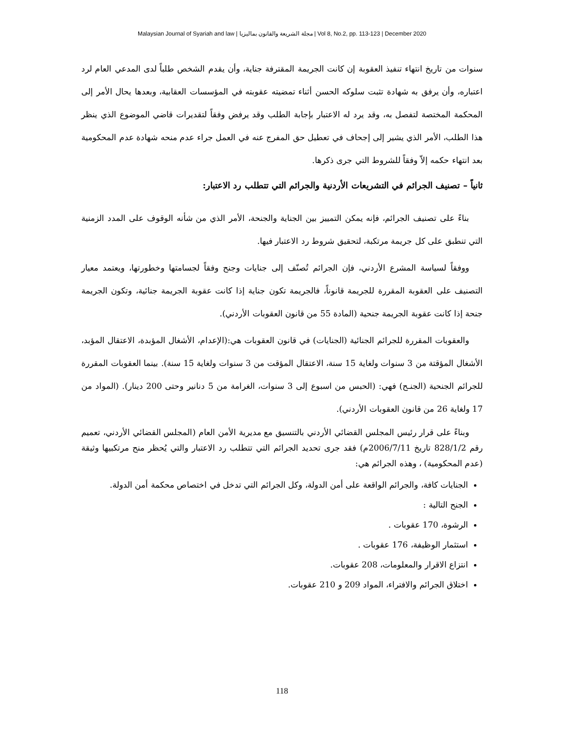Malaysian Journal of Syariah and law | مجلة الشريعة والقانون بماليزيا | Vol 8, No.2, pp. 113-123 | December 2020
سنوات من تاريخ انتهاء تنفيذ العقوبة إن كانت الجريمة المقترفة جناية، وأن يقدم الشخص طلباً لدى المدعي العام لرد اعتباره، وأن يرفق به شهادة تثبت سلوكه الحسن أثناء تمضيته عقوبته في المؤسسات العقابية، وبعدها يحال الأمر إلى المحكمة المختصة لتفصل به، وقد يرد له الاعتبار بإجابة الطلب وقد يرفض وفقاً لتقديرات قاضي الموضوع الذي ينظر هذا الطلب، الأمر الذي يشير إلى إجحاف في تعطيل حق المفرج عنه في العمل جراء عدم منحه شهادة عدم المحكومية بعد انتهاء حكمه إلاّ وفقاً للشروط التي جرى ذكرها.
ثانياً – تصنيف الجرائم في التشريعات الأردنية والجرائم التي تتطلب رد الاعتبار:
بناءً على تصنيف الجرائم، فإنه يمكن التمييز بين الجناية والجنحة، الأمر الذي من شأنه الوقوف على المدد الزمنية التي تنطبق على كل جريمة مرتكبة، لتحقيق شروط رد الاعتبار فيها.
ووفقاً لسياسة المشرع الأردني، فإن الجرائم تُصنّف إلى جنايات وجنح وفقاً لجسامتها وخطورتها، ويعتمد معيار التصنيف على العقوبة المقررة للجريمة قانوناً، فالجريمة تكون جناية إذا كانت عقوبة الجريمة جنائية، وتكون الجريمة جنحة إذا كانت عقوبة الجريمة جنحية (المادة 55 من قانون العقوبات الأردني).
والعقوبات المقررة للجرائم الجنائية (الجنايات) في قانون العقوبات هي:(الإعدام، الأشغال المؤبدة، الاعتقال المؤبد، الأشغال المؤقتة من 3 سنوات ولغاية 15 سنة، الاعتقال المؤقت من 3 سنوات ولغاية 15 سنة). بينما العقوبات المقررة للجرائم الجنحية (الجنـح) فهي: (الحبس من اسبوع إلى 3 سنوات، الغرامة من 5 دنانير وحتى 200 دينار). (المواد من 17 ولغاية 26 من قانون العقوبات الأردني).
وبناءً على قرار رئيس المجلس القضائي الأردني بالتنسيق مع مديرية الأمن العام (المجلس القضائي الأردني، تعميم رقم 828/1/2 تاريخ 2006/7/11م) فقد جرى تحديد الجرائم التي تتطلب رد الاعتبار والتي يُحظر منح مرتكبيها وثيقة (عدم المحكومية) ، وهذه الجرائم هي:
الجنايات كافة، والجرائم الواقعة على أمن الدولة، وكل الجرائم التي تدخل في اختصاص محكمة أمن الدولة.
الجنح التالية :
الرشوة، 170 عقوبات .
استثمار الوظيفة، 176 عقوبات .
انتزاع الاقرار والمعلومات، 208 عقوبات.
اختلاق الجرائم والافتراء، المواد 209 و 210 عقوبات.
118